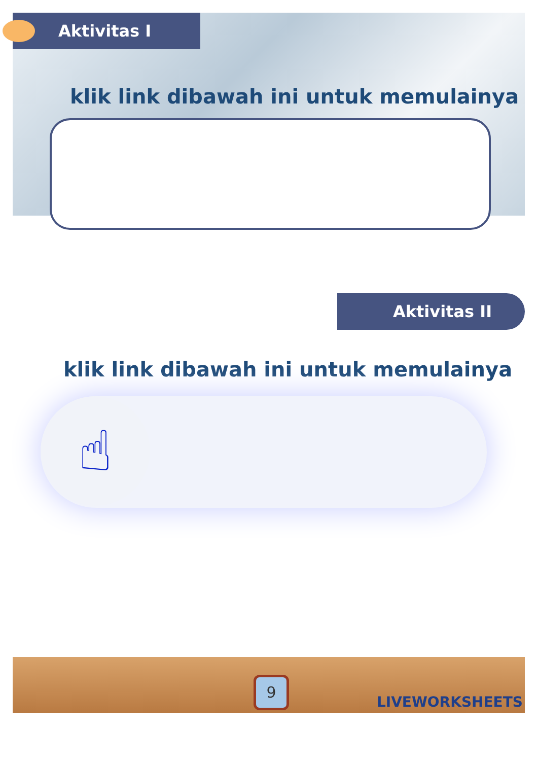Aktivitas I
klik link dibawah ini untuk memulainya
Aktivitas II
klik link dibawah ini untuk memulainya
☝
9 LIVEWORKSHEETS